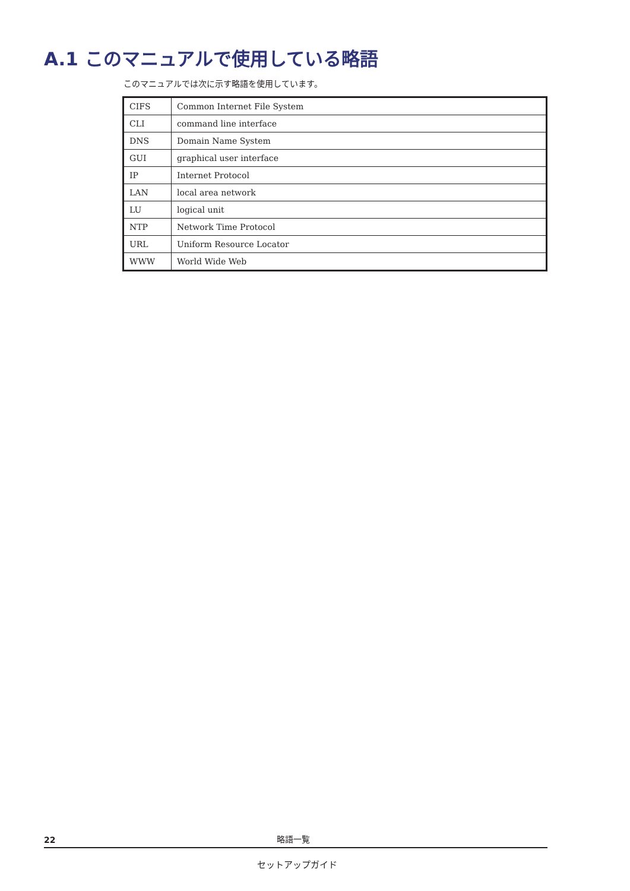A.1 このマニュアルで使用している略語
このマニュアルでは次に示す略語を使用しています。
| CIFS | Common Internet File System |
| CLI | command line interface |
| DNS | Domain Name System |
| GUI | graphical user interface |
| IP | Internet Protocol |
| LAN | local area network |
| LU | logical unit |
| NTP | Network Time Protocol |
| URL | Uniform Resource Locator |
| WWW | World Wide Web |
22 略語一覧
セットアップガイド